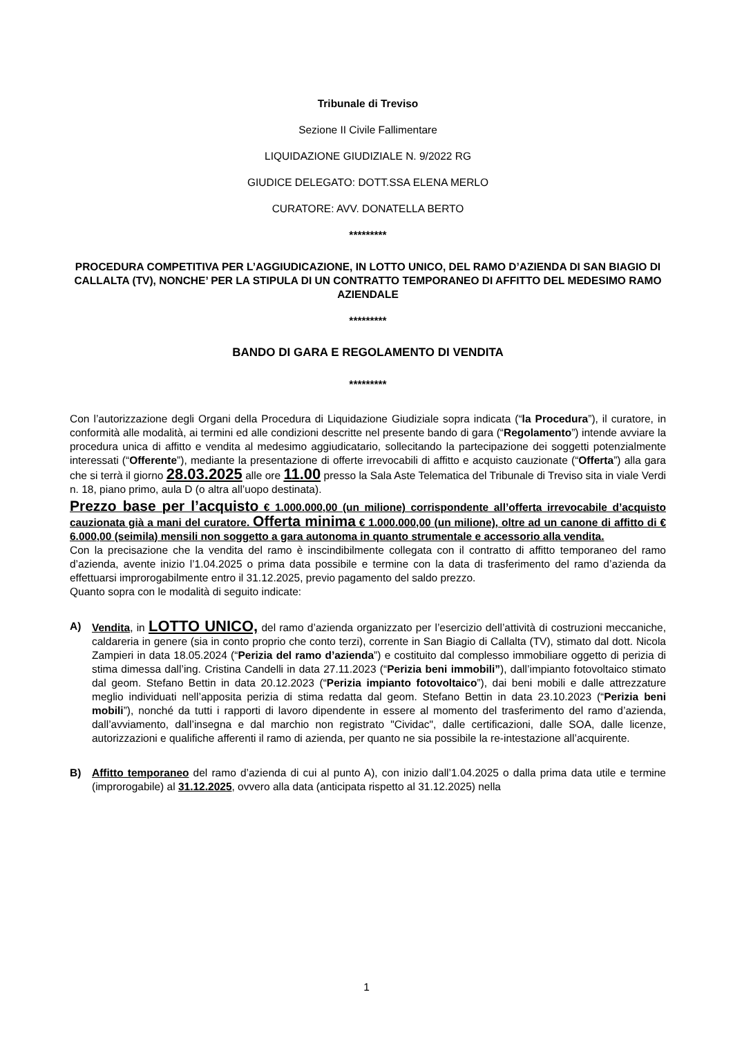Tribunale di Treviso
Sezione II Civile Fallimentare
LIQUIDAZIONE GIUDIZIALE N. 9/2022 RG
GIUDICE DELEGATO: DOTT.SSA ELENA MERLO
CURATORE: AVV. DONATELLA BERTO
*********
PROCEDURA COMPETITIVA PER L’AGGIUDICAZIONE, IN LOTTO UNICO, DEL RAMO D’AZIENDA DI SAN BIAGIO DI CALLALTA (TV), NONCHE’ PER LA STIPULA DI UN CONTRATTO TEMPORANEO DI AFFITTO DEL MEDESIMO RAMO AZIENDALE
*********
BANDO DI GARA E REGOLAMENTO DI VENDITA
*********
Con l’autorizzazione degli Organi della Procedura di Liquidazione Giudiziale sopra indicata (“la Procedura”), il curatore, in conformità alle modalità, ai termini ed alle condizioni descritte nel presente bando di gara (“Regolamento”) intende avviare la procedura unica di affitto e vendita al medesimo aggiudicatario, sollecitando la partecipazione dei soggetti potenzialmente interessati (“Offerente”), mediante la presentazione di offerte irrevocabili di affitto e acquisto cauzionate (“Offerta”) alla gara che si terrà il giorno 28.03.2025 alle ore 11.00 presso la Sala Aste Telematica del Tribunale di Treviso sita in viale Verdi n. 18, piano primo, aula D (o altra all’uopo destinata).
Prezzo base per l’acquisto € 1.000.000,00 (un milione) corrispondente all’offerta irrevocabile d’acquisto cauzionata già a mani del curatore. Offerta minima € 1.000.000,00 (un milione), oltre ad un canone di affitto di € 6.000,00 (seimila) mensili non soggetto a gara autonoma in quanto strumentale e accessorio alla vendita.
Con la precisazione che la vendita del ramo è inscindibilmente collegata con il contratto di affitto temporaneo del ramo d’azienda, avente inizio l’1.04.2025 o prima data possibile e termine con la data di trasferimento del ramo d’azienda da effettuarsi improrogabilmente entro il 31.12.2025, previo pagamento del saldo prezzo.
Quanto sopra con le modalità di seguito indicate:
A) Vendita, in LOTTO UNICO, del ramo d’azienda organizzato per l’esercizio dell’attività di costruzioni meccaniche, caldareria in genere (sia in conto proprio che conto terzi), corrente in San Biagio di Callalta (TV), stimato dal dott. Nicola Zampieri in data 18.05.2024 (“Perizia del ramo d’azienda”) e costituito dal complesso immobiliare oggetto di perizia di stima dimessa dall’ing. Cristina Candelli in data 27.11.2023 (“Perizia beni immobili”), dall’impianto fotovoltaico stimato dal geom. Stefano Bettin in data 20.12.2023 (“Perizia impianto fotovoltaico”), dai beni mobili e dalle attrezzature meglio individuati nell’apposita perizia di stima redatta dal geom. Stefano Bettin in data 23.10.2023 (“Perizia beni mobili”), nonché da tutti i rapporti di lavoro dipendente in essere al momento del trasferimento del ramo d’azienda, dall’avviamento, dall’insegna e dal marchio non registrato "Cividac", dalle certificazioni, dalle SOA, dalle licenze, autorizzazioni e qualifiche afferenti il ramo di azienda, per quanto ne sia possibile la re-intestazione all’acquirente.
B) Affitto temporaneo del ramo d’azienda di cui al punto A), con inizio dall’1.04.2025 o dalla prima data utile e termine (improrogabile) al 31.12.2025, ovvero alla data (anticipata rispetto al 31.12.2025) nella
1